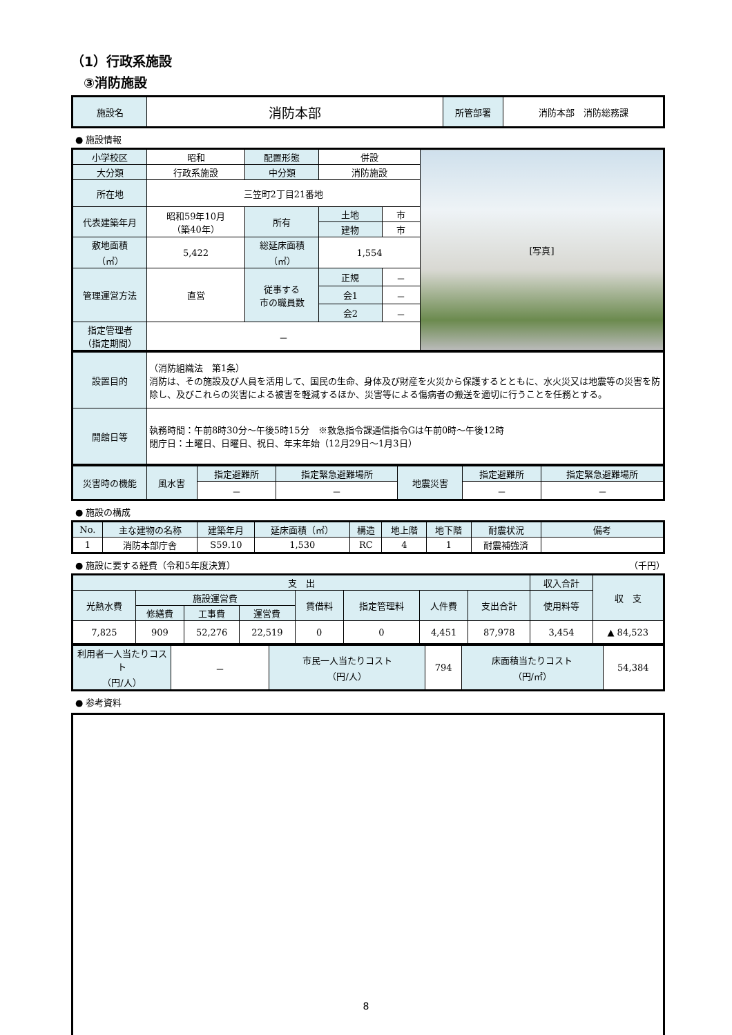（1）行政系施設
③消防施設
| 施設名 | 消防本部 | 所管部署 | 消防本部 消防総務課 |
● 施設情報
| 小学校区 | 昭和 | 配置形態 | 併設 | | [写真] |
| 大分類 | 行政系施設 | 中分類 | 消防施設 | | |
| 所在地 | 三笠町2丁目21番地 | | | | |
| 代表建築年月 | 昭和59年10月 （築40年） | 所有 | 土地 | 市 | |
| | | | 建物 | 市 | |
| 敷地面積 （㎡） | 5,422 | 総延床面積 （㎡） | 1,554 | | |
| 管理運営方法 | 直営 | 従事する 市の職員数 | / 正規 / － / / 会1 / － / / 会2 / － / | | |
| 指定管理者 （指定期間） | － | | | | |
| 設置目的 | （消防組織法 第1条） 消防は、その施設及び人員を活用して、国民の生命、身体及び財産を火災から保護するとともに、水火災又は地震等の災害を防除し、及びこれらの災害による被害を軽減するほか、災害等による傷病者の搬送を適切に行うことを任務とする。 |
| 開館日等 | 執務時間：午前8時30分～午後5時15分 ※救急指令課通信指令Gは午前0時～午後12時 閉庁日：土曜日、日曜日、祝日、年末年始（12月29日～1月3日） |
| 災害時の機能 | 風水害 | 指定避難所 | 指定緊急避難場所 | 地震災害 | 指定避難所 | 指定緊急避難場所 |
| | | － | － | | － | － |
● 施設の構成
| No. | 主な建物の名称 | 建築年月 | 延床面積（㎡） | 構造 | 地上階 | 地下階 | 耐震状況 | 備考 |
| --- | --- | --- | --- | --- | --- | --- | --- | --- |
| 1 | 消防本部庁舎 | S59.10 | 1,530 | RC | 4 | 1 | 耐震補強済 | |
● 施設に要する経費（令和5年度決算） （千円）
| 支 出 | | | | | | | | 収入合計 | 収 支 |
| 光熱水費 | 施設運営費 | | | 賃借料 | 指定管理料 | 人件費 | 支出合計 | 使用料等 | |
| | 修繕費 | 工事費 | 運営費 | | | | | | |
| 7,825 | 909 | 52,276 | 22,519 | 0 | 0 | 4,451 | 87,978 | 3,454 | ▲ 84,523 |
| 利用者一人当たりコスト （円/人） | － | 市民一人当たりコスト （円/人） | 794 | 床面積当たりコスト （円/㎡） | 54,384 |
● 参考資料
8